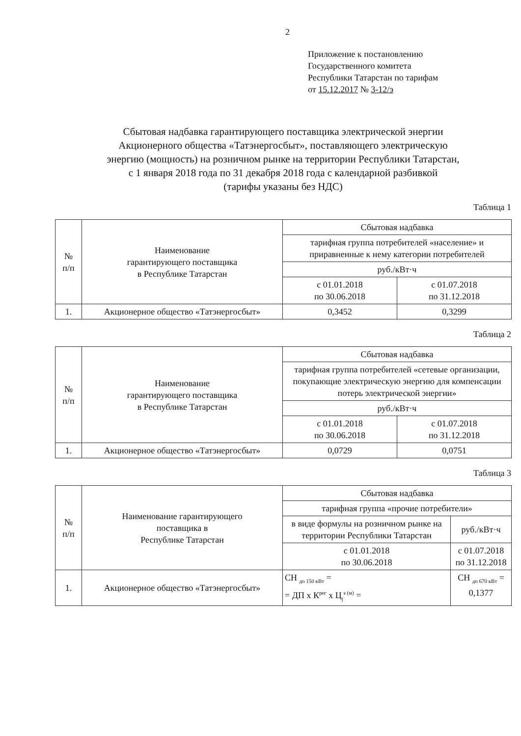2
Приложение к постановлению
Государственного комитета
Республики Татарстан по тарифам
от 15.12.2017 № 3-12/э
Сбытовая надбавка гарантирующего поставщика электрической энергии
Акционерного общества «Татэнергосбыт», поставляющего электрическую
энергию (мощность) на розничном рынке на территории Республики Татарстан,
с 1 января 2018 года по 31 декабря 2018 года с календарной разбивкой
(тарифы указаны без НДС)
Таблица 1
| № п/п | Наименование гарантирующего поставщика в Республике Татарстан | Сбытовая надбавка | |
| --- | --- | --- | --- |
| | | тарифная группа потребителей «население» и приравненные к нему категории потребителей | |
| | | руб./кВт·ч | |
| | | с 01.01.2018 по 30.06.2018 | с 01.07.2018 по 31.12.2018 |
| 1. | Акционерное общество «Татэнергосбыт» | 0,3452 | 0,3299 |
Таблица 2
| № п/п | Наименование гарантирующего поставщика в Республике Татарстан | Сбытовая надбавка | |
| --- | --- | --- | --- |
| | | тарифная группа потребителей «сетевые организации, покупающие электрическую энергию для компенсации потерь электрической энергии» | |
| | | руб./кВт·ч | |
| | | с 01.01.2018 по 30.06.2018 | с 01.07.2018 по 31.12.2018 |
| 1. | Акционерное общество «Татэнергосбыт» | 0,0729 | 0,0751 |
Таблица 3
| № п/п | Наименование гарантирующего поставщика в Республике Татарстан | Сбытовая надбавка | |
| --- | --- | --- | --- |
| | | тарифная группа «прочие потребители» | |
| | | в виде формулы на розничном рынке на территории Республики Татарстан | руб./кВт·ч |
| | | с 01.01.2018 по 30.06.2018 | с 01.07.2018 по 31.12.2018 |
| 1. | Акционерное общество «Татэнергосбыт» | СН <sub>до 150 кВт</sub> = = ДП x К<sup>рег</sup> x Ц<sub>j</sub><sup>э (м)</sup> = | СН <sub>до 670 кВт</sub> = 0,1377 |